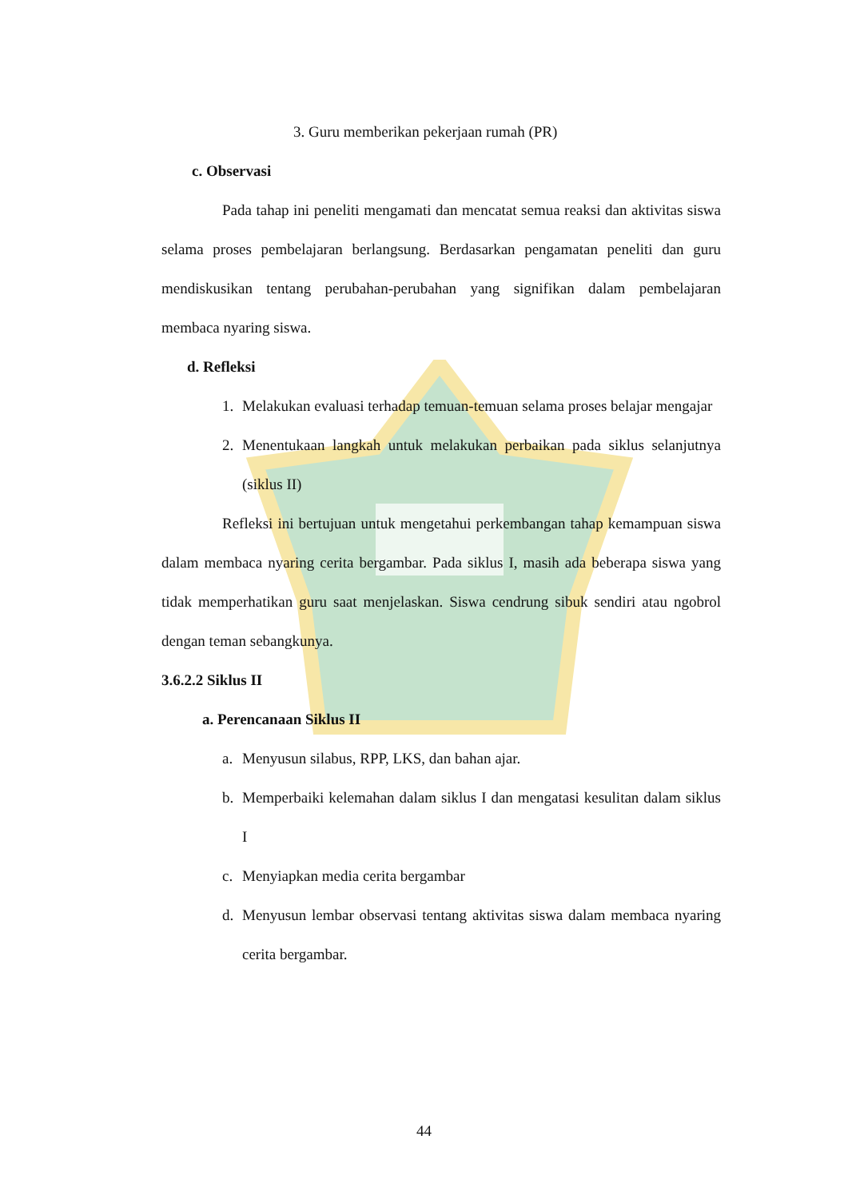3. Guru memberikan pekerjaan rumah (PR)
c. Observasi
Pada tahap ini peneliti mengamati dan mencatat semua reaksi dan aktivitas siswa selama proses pembelajaran berlangsung. Berdasarkan pengamatan peneliti dan guru mendiskusikan tentang perubahan-perubahan yang signifikan dalam pembelajaran membaca nyaring siswa.
d. Refleksi
1. Melakukan evaluasi terhadap temuan-temuan selama proses belajar mengajar
2. Menentukaan langkah untuk melakukan perbaikan pada siklus selanjutnya (siklus II)
Refleksi ini bertujuan untuk mengetahui perkembangan tahap kemampuan siswa dalam membaca nyaring cerita bergambar. Pada siklus I, masih ada beberapa siswa yang tidak memperhatikan guru saat menjelaskan. Siswa cendrung sibuk sendiri atau ngobrol dengan teman sebangkunya.
3.6.2.2 Siklus II
a. Perencanaan Siklus II
a. Menyusun silabus, RPP, LKS, dan bahan ajar.
b. Memperbaiki kelemahan dalam siklus I dan mengatasi kesulitan dalam siklus I
c. Menyiapkan media cerita bergambar
d. Menyusun lembar observasi tentang aktivitas siswa dalam membaca nyaring cerita bergambar.
44